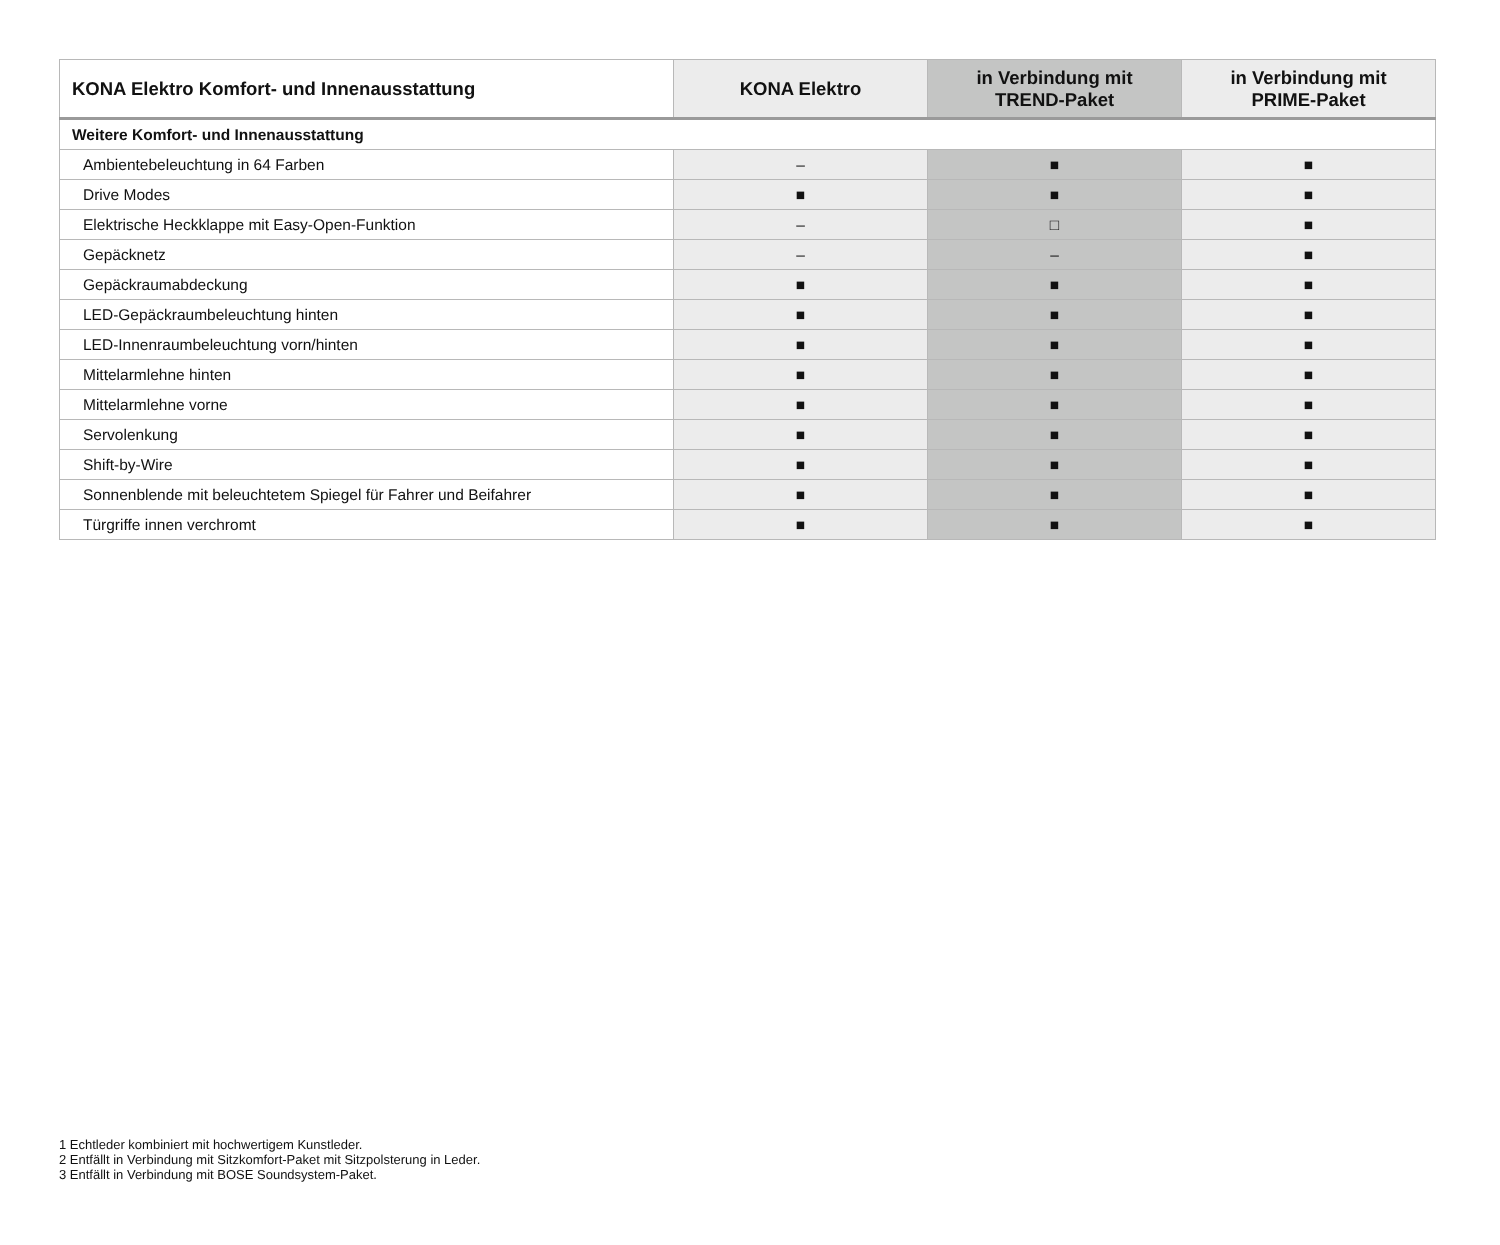| KONA Elektro Komfort- und Innenausstattung | KONA Elektro | in Verbindung mit TREND-Paket | in Verbindung mit PRIME-Paket |
| --- | --- | --- | --- |
| Weitere Komfort- und Innenausstattung | | | |
| Ambientebeleuchtung in 64 Farben | – | ■ | ■ |
| Drive Modes | ■ | ■ | ■ |
| Elektrische Heckklappe mit Easy-Open-Funktion | – | □ | ■ |
| Gepäcknetz | – | – | ■ |
| Gepäckraumabdeckung | ■ | ■ | ■ |
| LED-Gepäckraumbeleuchtung hinten | ■ | ■ | ■ |
| LED-Innenraumbeleuchtung vorn/hinten | ■ | ■ | ■ |
| Mittelarmlehne hinten | ■ | ■ | ■ |
| Mittelarmlehne vorne | ■ | ■ | ■ |
| Servolenkung | ■ | ■ | ■ |
| Shift-by-Wire | ■ | ■ | ■ |
| Sonnenblende mit beleuchtetem Spiegel für Fahrer und Beifahrer | ■ | ■ | ■ |
| Türgriffe innen verchromt | ■ | ■ | ■ |
1 Echtleder kombiniert mit hochwertigem Kunstleder.
2 Entfällt in Verbindung mit Sitzkomfort-Paket mit Sitzpolsterung in Leder.
3 Entfällt in Verbindung mit BOSE Soundsystem-Paket.